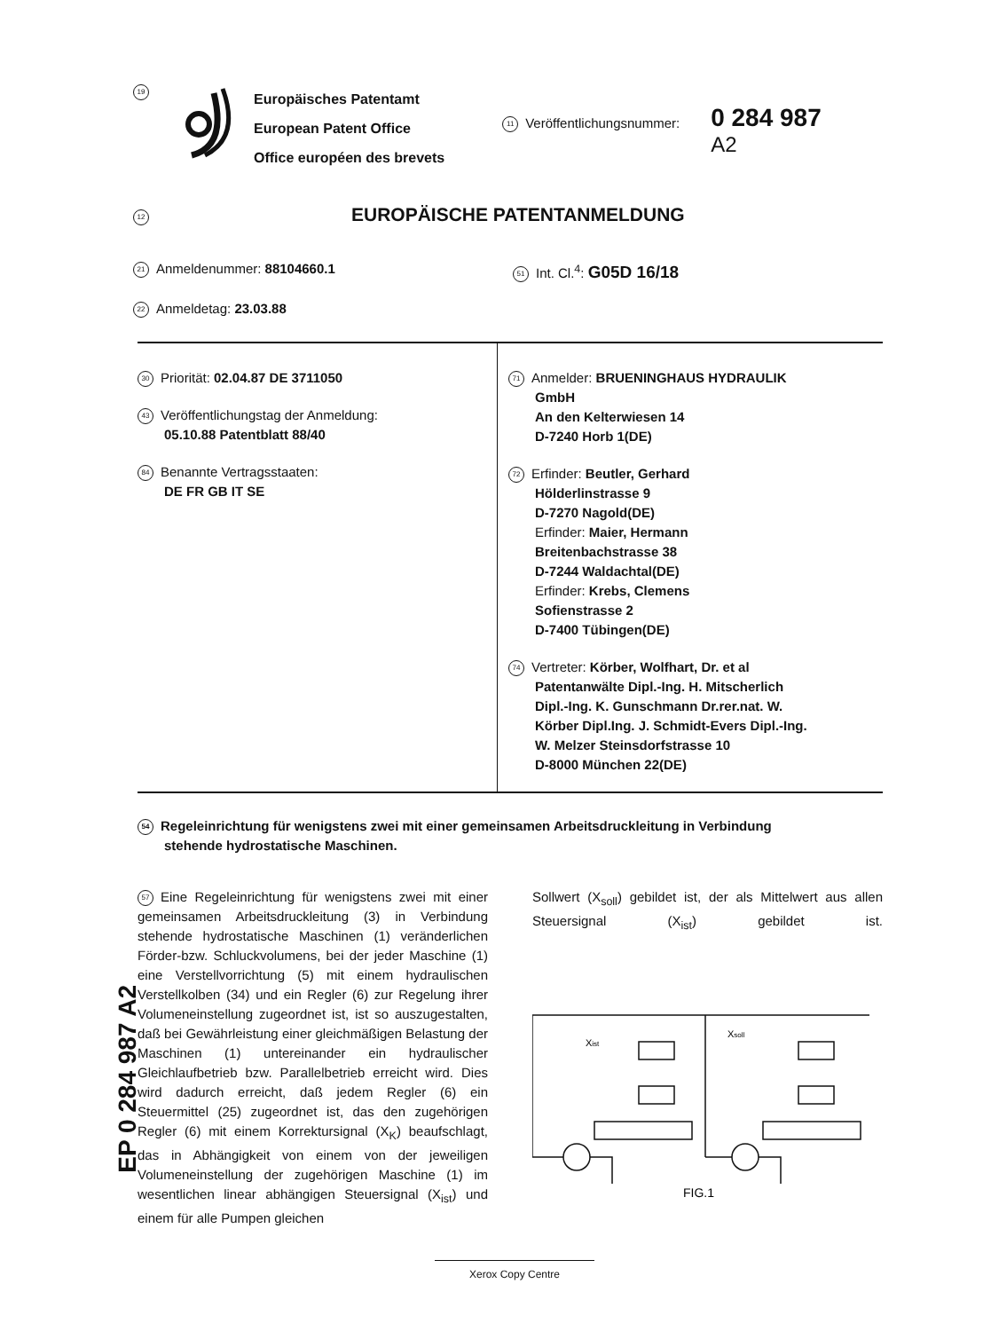19
Europäisches Patentamt
European Patent Office
Office européen des brevets
11 Veröffentlichungsnummer:
0 284 987
A2
12
EUROPÄISCHE PATENTANMELDUNG
21 Anmeldenummer: 88104660.1
51 Int. Cl.<sup>4</sup>: G05D 16/18
22 Anmeldetag: 23.03.88
30 Priorität: 02.04.87 DE 3711050
43 Veröffentlichungstag der Anmeldung:
05.10.88 Patentblatt 88/40
84 Benannte Vertragsstaaten:
DE FR GB IT SE
71 Anmelder: BRUENINGHAUS HYDRAULIK
GmbH
An den Kelterwiesen 14
D-7240 Horb 1(DE)
72 Erfinder: Beutler, Gerhard
Hölderlinstrasse 9
D-7270 Nagold(DE)
Erfinder: Maier, Hermann
Breitenbachstrasse 38
D-7244 Waldachtal(DE)
Erfinder: Krebs, Clemens
Sofienstrasse 2
D-7400 Tübingen(DE)
74 Vertreter: Körber, Wolfhart, Dr. et al
Patentanwälte Dipl.-Ing. H. Mitscherlich
Dipl.-Ing. K. Gunschmann Dr.rer.nat. W.
Körber Dipl.Ing. J. Schmidt-Evers Dipl.-Ing.
W. Melzer Steinsdorfstrasse 10
D-8000 München 22(DE)
54 Regeleinrichtung für wenigstens zwei mit einer gemeinsamen Arbeitsdruckleitung in Verbindung
stehende hydrostatische Maschinen.
EP 0 284 987 A2
57 Eine Regeleinrichtung für wenigstens zwei mit einer gemeinsamen Arbeitsdruckleitung (3) in Verbindung stehende hydrostatische Maschinen (1) veränderlichen Förder-bzw. Schluckvolumens, bei der jeder Maschine (1) eine Verstellvorrichtung (5) mit einem hydraulischen Verstellkolben (34) und ein Regler (6) zur Regelung ihrer Volumeneinstellung zugeordnet ist, ist so auszugestalten, daß bei Gewährleistung einer gleichmäßigen Belastung der Maschinen (1) untereinander ein hydraulischer Gleichlaufbetrieb bzw. Parallelbetrieb erreicht wird. Dies wird dadurch erreicht, daß jedem Regler (6) ein Steuermittel (25) zugeordnet ist, das den zugehörigen Regler (6) mit einem Korrektursignal (X<sub>K</sub>) beaufschlagt, das in Abhängigkeit von einem von der jeweiligen Volumeneinstellung der zugehörigen Maschine (1) im wesentlichen linear abhängigen Steuersignal (X<sub>ist</sub>) und einem für alle Pumpen gleichen
Sollwert (X<sub>soll</sub>) gebildet ist, der als Mittelwert aus allen Steuersignal (X<sub>ist</sub>) gebildet ist.
FIG.1
Xist
Xsoll
Xerox Copy Centre